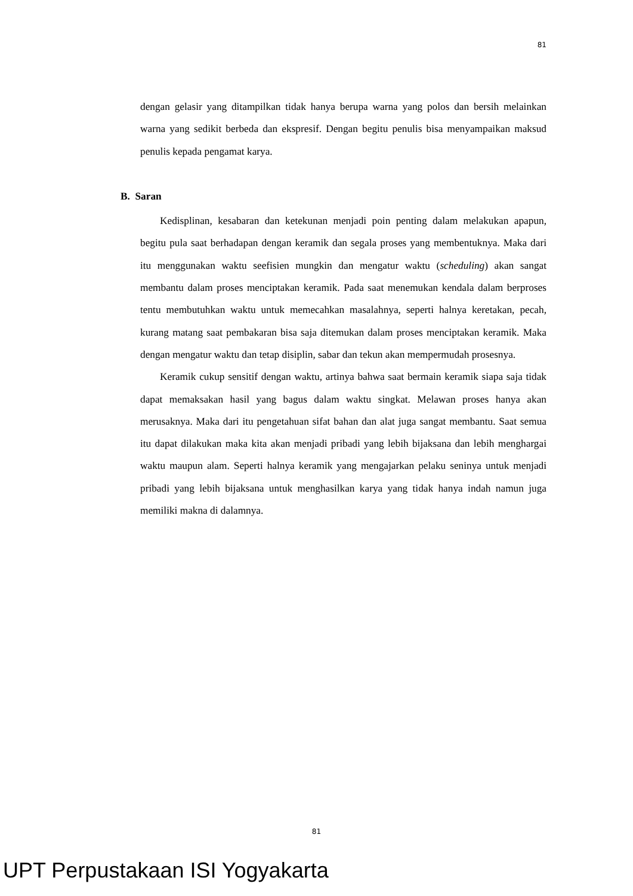81
dengan gelasir yang ditampilkan tidak hanya berupa warna yang polos dan bersih melainkan warna yang sedikit berbeda dan ekspresif. Dengan begitu penulis bisa menyampaikan maksud penulis kepada pengamat karya.
B. Saran
Kedisplinan, kesabaran dan ketekunan menjadi poin penting dalam melakukan apapun, begitu pula saat berhadapan dengan keramik dan segala proses yang membentuknya. Maka dari itu menggunakan waktu seefisien mungkin dan mengatur waktu (scheduling) akan sangat membantu dalam proses menciptakan keramik. Pada saat menemukan kendala dalam berproses tentu membutuhkan waktu untuk memecahkan masalahnya, seperti halnya keretakan, pecah, kurang matang saat pembakaran bisa saja ditemukan dalam proses menciptakan keramik. Maka dengan mengatur waktu dan tetap disiplin, sabar dan tekun akan mempermudah prosesnya.
Keramik cukup sensitif dengan waktu, artinya bahwa saat bermain keramik siapa saja tidak dapat memaksakan hasil yang bagus dalam waktu singkat. Melawan proses hanya akan merusaknya. Maka dari itu pengetahuan sifat bahan dan alat juga sangat membantu. Saat semua itu dapat dilakukan maka kita akan menjadi pribadi yang lebih bijaksana dan lebih menghargai waktu maupun alam. Seperti halnya keramik yang mengajarkan pelaku seninya untuk menjadi pribadi yang lebih bijaksana untuk menghasilkan karya yang tidak hanya indah namun juga memiliki makna di dalamnya.
81
UPT Perpustakaan ISI Yogyakarta